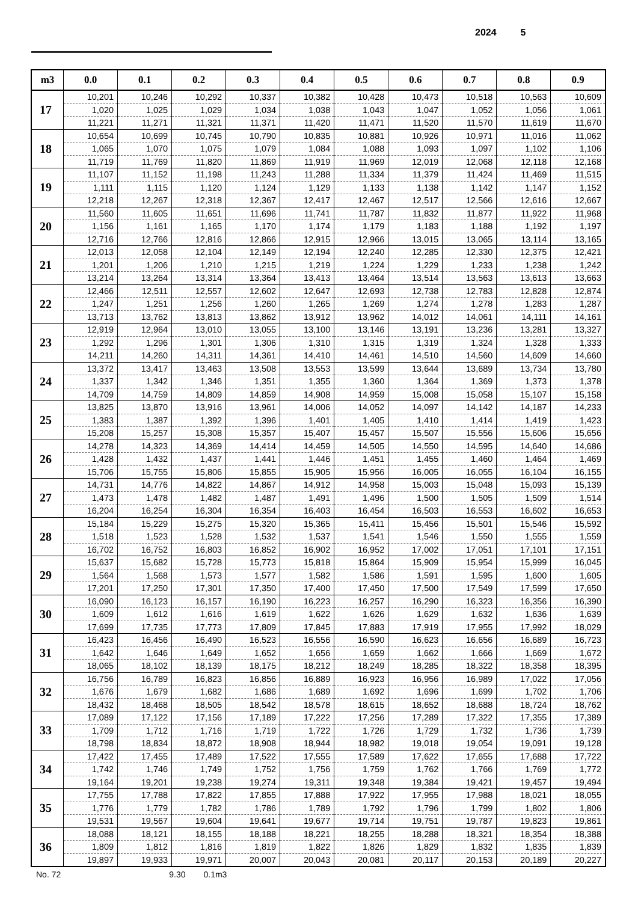2024 5
| m3 | 0.0 | 0.1 | 0.2 | 0.3 | 0.4 | 0.5 | 0.6 | 0.7 | 0.8 | 0.9 |
| --- | --- | --- | --- | --- | --- | --- | --- | --- | --- | --- |
| 17 | 10,201 | 10,246 | 10,292 | 10,337 | 10,382 | 10,428 | 10,473 | 10,518 | 10,563 | 10,609 |
| | 1,020 | 1,025 | 1,029 | 1,034 | 1,038 | 1,043 | 1,047 | 1,052 | 1,056 | 1,061 |
| | 11,221 | 11,271 | 11,321 | 11,371 | 11,420 | 11,471 | 11,520 | 11,570 | 11,619 | 11,670 |
| 18 | 10,654 | 10,699 | 10,745 | 10,790 | 10,835 | 10,881 | 10,926 | 10,971 | 11,016 | 11,062 |
| | 1,065 | 1,070 | 1,075 | 1,079 | 1,084 | 1,088 | 1,093 | 1,097 | 1,102 | 1,106 |
| | 11,719 | 11,769 | 11,820 | 11,869 | 11,919 | 11,969 | 12,019 | 12,068 | 12,118 | 12,168 |
| 19 | 11,107 | 11,152 | 11,198 | 11,243 | 11,288 | 11,334 | 11,379 | 11,424 | 11,469 | 11,515 |
| | 1,111 | 1,115 | 1,120 | 1,124 | 1,129 | 1,133 | 1,138 | 1,142 | 1,147 | 1,152 |
| | 12,218 | 12,267 | 12,318 | 12,367 | 12,417 | 12,467 | 12,517 | 12,566 | 12,616 | 12,667 |
| 20 | 11,560 | 11,605 | 11,651 | 11,696 | 11,741 | 11,787 | 11,832 | 11,877 | 11,922 | 11,968 |
| | 1,156 | 1,161 | 1,165 | 1,170 | 1,174 | 1,179 | 1,183 | 1,188 | 1,192 | 1,197 |
| | 12,716 | 12,766 | 12,816 | 12,866 | 12,915 | 12,966 | 13,015 | 13,065 | 13,114 | 13,165 |
| 21 | 12,013 | 12,058 | 12,104 | 12,149 | 12,194 | 12,240 | 12,285 | 12,330 | 12,375 | 12,421 |
| | 1,201 | 1,206 | 1,210 | 1,215 | 1,219 | 1,224 | 1,229 | 1,233 | 1,238 | 1,242 |
| | 13,214 | 13,264 | 13,314 | 13,364 | 13,413 | 13,464 | 13,514 | 13,563 | 13,613 | 13,663 |
| 22 | 12,466 | 12,511 | 12,557 | 12,602 | 12,647 | 12,693 | 12,738 | 12,783 | 12,828 | 12,874 |
| | 1,247 | 1,251 | 1,256 | 1,260 | 1,265 | 1,269 | 1,274 | 1,278 | 1,283 | 1,287 |
| | 13,713 | 13,762 | 13,813 | 13,862 | 13,912 | 13,962 | 14,012 | 14,061 | 14,111 | 14,161 |
| 23 | 12,919 | 12,964 | 13,010 | 13,055 | 13,100 | 13,146 | 13,191 | 13,236 | 13,281 | 13,327 |
| | 1,292 | 1,296 | 1,301 | 1,306 | 1,310 | 1,315 | 1,319 | 1,324 | 1,328 | 1,333 |
| | 14,211 | 14,260 | 14,311 | 14,361 | 14,410 | 14,461 | 14,510 | 14,560 | 14,609 | 14,660 |
| 24 | 13,372 | 13,417 | 13,463 | 13,508 | 13,553 | 13,599 | 13,644 | 13,689 | 13,734 | 13,780 |
| | 1,337 | 1,342 | 1,346 | 1,351 | 1,355 | 1,360 | 1,364 | 1,369 | 1,373 | 1,378 |
| | 14,709 | 14,759 | 14,809 | 14,859 | 14,908 | 14,959 | 15,008 | 15,058 | 15,107 | 15,158 |
| 25 | 13,825 | 13,870 | 13,916 | 13,961 | 14,006 | 14,052 | 14,097 | 14,142 | 14,187 | 14,233 |
| | 1,383 | 1,387 | 1,392 | 1,396 | 1,401 | 1,405 | 1,410 | 1,414 | 1,419 | 1,423 |
| | 15,208 | 15,257 | 15,308 | 15,357 | 15,407 | 15,457 | 15,507 | 15,556 | 15,606 | 15,656 |
| 26 | 14,278 | 14,323 | 14,369 | 14,414 | 14,459 | 14,505 | 14,550 | 14,595 | 14,640 | 14,686 |
| | 1,428 | 1,432 | 1,437 | 1,441 | 1,446 | 1,451 | 1,455 | 1,460 | 1,464 | 1,469 |
| | 15,706 | 15,755 | 15,806 | 15,855 | 15,905 | 15,956 | 16,005 | 16,055 | 16,104 | 16,155 |
| 27 | 14,731 | 14,776 | 14,822 | 14,867 | 14,912 | 14,958 | 15,003 | 15,048 | 15,093 | 15,139 |
| | 1,473 | 1,478 | 1,482 | 1,487 | 1,491 | 1,496 | 1,500 | 1,505 | 1,509 | 1,514 |
| | 16,204 | 16,254 | 16,304 | 16,354 | 16,403 | 16,454 | 16,503 | 16,553 | 16,602 | 16,653 |
| 28 | 15,184 | 15,229 | 15,275 | 15,320 | 15,365 | 15,411 | 15,456 | 15,501 | 15,546 | 15,592 |
| | 1,518 | 1,523 | 1,528 | 1,532 | 1,537 | 1,541 | 1,546 | 1,550 | 1,555 | 1,559 |
| | 16,702 | 16,752 | 16,803 | 16,852 | 16,902 | 16,952 | 17,002 | 17,051 | 17,101 | 17,151 |
| 29 | 15,637 | 15,682 | 15,728 | 15,773 | 15,818 | 15,864 | 15,909 | 15,954 | 15,999 | 16,045 |
| | 1,564 | 1,568 | 1,573 | 1,577 | 1,582 | 1,586 | 1,591 | 1,595 | 1,600 | 1,605 |
| | 17,201 | 17,250 | 17,301 | 17,350 | 17,400 | 17,450 | 17,500 | 17,549 | 17,599 | 17,650 |
| 30 | 16,090 | 16,123 | 16,157 | 16,190 | 16,223 | 16,257 | 16,290 | 16,323 | 16,356 | 16,390 |
| | 1,609 | 1,612 | 1,616 | 1,619 | 1,622 | 1,626 | 1,629 | 1,632 | 1,636 | 1,639 |
| | 17,699 | 17,735 | 17,773 | 17,809 | 17,845 | 17,883 | 17,919 | 17,955 | 17,992 | 18,029 |
| 31 | 16,423 | 16,456 | 16,490 | 16,523 | 16,556 | 16,590 | 16,623 | 16,656 | 16,689 | 16,723 |
| | 1,642 | 1,646 | 1,649 | 1,652 | 1,656 | 1,659 | 1,662 | 1,666 | 1,669 | 1,672 |
| | 18,065 | 18,102 | 18,139 | 18,175 | 18,212 | 18,249 | 18,285 | 18,322 | 18,358 | 18,395 |
| 32 | 16,756 | 16,789 | 16,823 | 16,856 | 16,889 | 16,923 | 16,956 | 16,989 | 17,022 | 17,056 |
| | 1,676 | 1,679 | 1,682 | 1,686 | 1,689 | 1,692 | 1,696 | 1,699 | 1,702 | 1,706 |
| | 18,432 | 18,468 | 18,505 | 18,542 | 18,578 | 18,615 | 18,652 | 18,688 | 18,724 | 18,762 |
| 33 | 17,089 | 17,122 | 17,156 | 17,189 | 17,222 | 17,256 | 17,289 | 17,322 | 17,355 | 17,389 |
| | 1,709 | 1,712 | 1,716 | 1,719 | 1,722 | 1,726 | 1,729 | 1,732 | 1,736 | 1,739 |
| | 18,798 | 18,834 | 18,872 | 18,908 | 18,944 | 18,982 | 19,018 | 19,054 | 19,091 | 19,128 |
| 34 | 17,422 | 17,455 | 17,489 | 17,522 | 17,555 | 17,589 | 17,622 | 17,655 | 17,688 | 17,722 |
| | 1,742 | 1,746 | 1,749 | 1,752 | 1,756 | 1,759 | 1,762 | 1,766 | 1,769 | 1,772 |
| | 19,164 | 19,201 | 19,238 | 19,274 | 19,311 | 19,348 | 19,384 | 19,421 | 19,457 | 19,494 |
| 35 | 17,755 | 17,788 | 17,822 | 17,855 | 17,888 | 17,922 | 17,955 | 17,988 | 18,021 | 18,055 |
| | 1,776 | 1,779 | 1,782 | 1,786 | 1,789 | 1,792 | 1,796 | 1,799 | 1,802 | 1,806 |
| | 19,531 | 19,567 | 19,604 | 19,641 | 19,677 | 19,714 | 19,751 | 19,787 | 19,823 | 19,861 |
| 36 | 18,088 | 18,121 | 18,155 | 18,188 | 18,221 | 18,255 | 18,288 | 18,321 | 18,354 | 18,388 |
| | 1,809 | 1,812 | 1,816 | 1,819 | 1,822 | 1,826 | 1,829 | 1,832 | 1,835 | 1,839 |
| | 19,897 | 19,933 | 19,971 | 20,007 | 20,043 | 20,081 | 20,117 | 20,153 | 20,189 | 20,227 |
No. 72 9.30 0.1m3